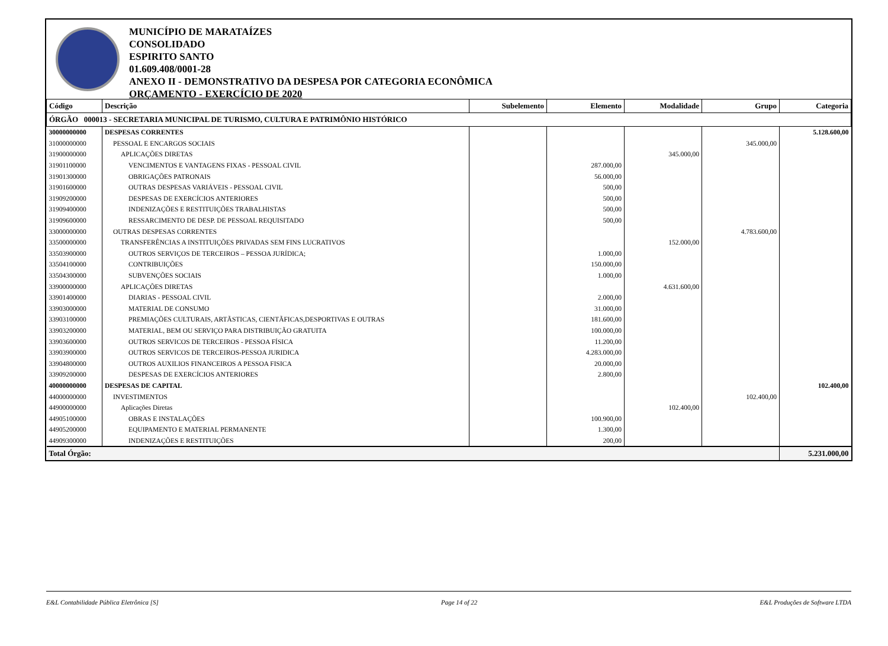MUNICÍPIO DE MARATAÍZES
CONSOLIDADO
ESPIRITO SANTO
01.609.408/0001-28
ANEXO II - DEMONSTRATIVO DA DESPESA POR CATEGORIA ECONÔMICA
ORÇAMENTO - EXERCÍCIO DE 2020
| Código | Descrição | Subelemento | Elemento | Modalidade | Grupo | Categoria |
| --- | --- | --- | --- | --- | --- | --- |
| ÓRGÃO 000013 - SECRETARIA MUNICIPAL DE TURISMO, CULTURA E PATRIMÔNIO HISTÓRICO | | | | | | |
| 30000000000 | DESPESAS CORRENTES | | | | | 5.128.600,00 |
| 31000000000 | PESSOAL E ENCARGOS SOCIAIS | | | | 345.000,00 | |
| 31900000000 | APLICAÇÕES DIRETAS | | | 345.000,00 | | |
| 31901100000 | VENCIMENTOS E VANTAGENS FIXAS - PESSOAL CIVIL | | 287.000,00 | | | |
| 31901300000 | OBRIGAÇÕES PATRONAIS | | 56.000,00 | | | |
| 31901600000 | OUTRAS DESPESAS VARIÁVEIS - PESSOAL CIVIL | | 500,00 | | | |
| 31909200000 | DESPESAS DE EXERCÍCIOS ANTERIORES | | 500,00 | | | |
| 31909400000 | INDENIZAÇÕES E RESTITUIÇÕES TRABALHISTAS | | 500,00 | | | |
| 31909600000 | RESSARCIMENTO DE DESP. DE PESSOAL REQUISITADO | | 500,00 | | | |
| 33000000000 | OUTRAS DESPESAS CORRENTES | | | | 4.783.600,00 | |
| 33500000000 | TRANSFERÊNCIAS A INSTITUIÇÕES PRIVADAS SEM FINS LUCRATIVOS | | | 152.000,00 | | |
| 33503900000 | OUTROS SERVIÇOS DE TERCEIROS – PESSOA JURÍDICA; | | 1.000,00 | | | |
| 33504100000 | CONTRIBUIÇÕES | | 150.000,00 | | | |
| 33504300000 | SUBVENÇÕES SOCIAIS | | 1.000,00 | | | |
| 33900000000 | APLICAÇÕES DIRETAS | | | 4.631.600,00 | | |
| 33901400000 | DIARIAS - PESSOAL CIVIL | | 2.000,00 | | | |
| 33903000000 | MATERIAL DE CONSUMO | | 31.000,00 | | | |
| 33903100000 | PREMIAÇÕES CULTURAIS, ARTÃSTICAS, CIENTÃFICAS,DESPORTIVAS E OUTRAS | | 181.600,00 | | | |
| 33903200000 | MATERIAL, BEM OU SERVIÇO PARA DISTRIBUIÇÃO GRATUITA | | 100.000,00 | | | |
| 33903600000 | OUTROS SERVICOS DE TERCEIROS - PESSOA FÍSICA | | 11.200,00 | | | |
| 33903900000 | OUTROS SERVICOS DE TERCEIROS-PESSOA JURIDICA | | 4.283.000,00 | | | |
| 33904800000 | OUTROS AUXILIOS FINANCEIROS A PESSOA FISICA | | 20.000,00 | | | |
| 33909200000 | DESPESAS DE EXERCÍCIOS ANTERIORES | | 2.800,00 | | | |
| 40000000000 | DESPESAS DE CAPITAL | | | | | 102.400,00 |
| 44000000000 | INVESTIMENTOS | | | | 102.400,00 | |
| 44900000000 | Aplicações Diretas | | | 102.400,00 | | |
| 44905100000 | OBRAS E INSTALAÇÕES | | 100.900,00 | | | |
| 44905200000 | EQUIPAMENTO E MATERIAL PERMANENTE | | 1.300,00 | | | |
| 44909300000 | INDENIZAÇÕES E RESTITUIÇÕES | | 200,00 | | | |
| Total Órgão: | | | | | | 5.231.000,00 |
E&L Contabilidade Pública Eletrônica [S] Page 14 of 22 E&L Produções de Software LTDA